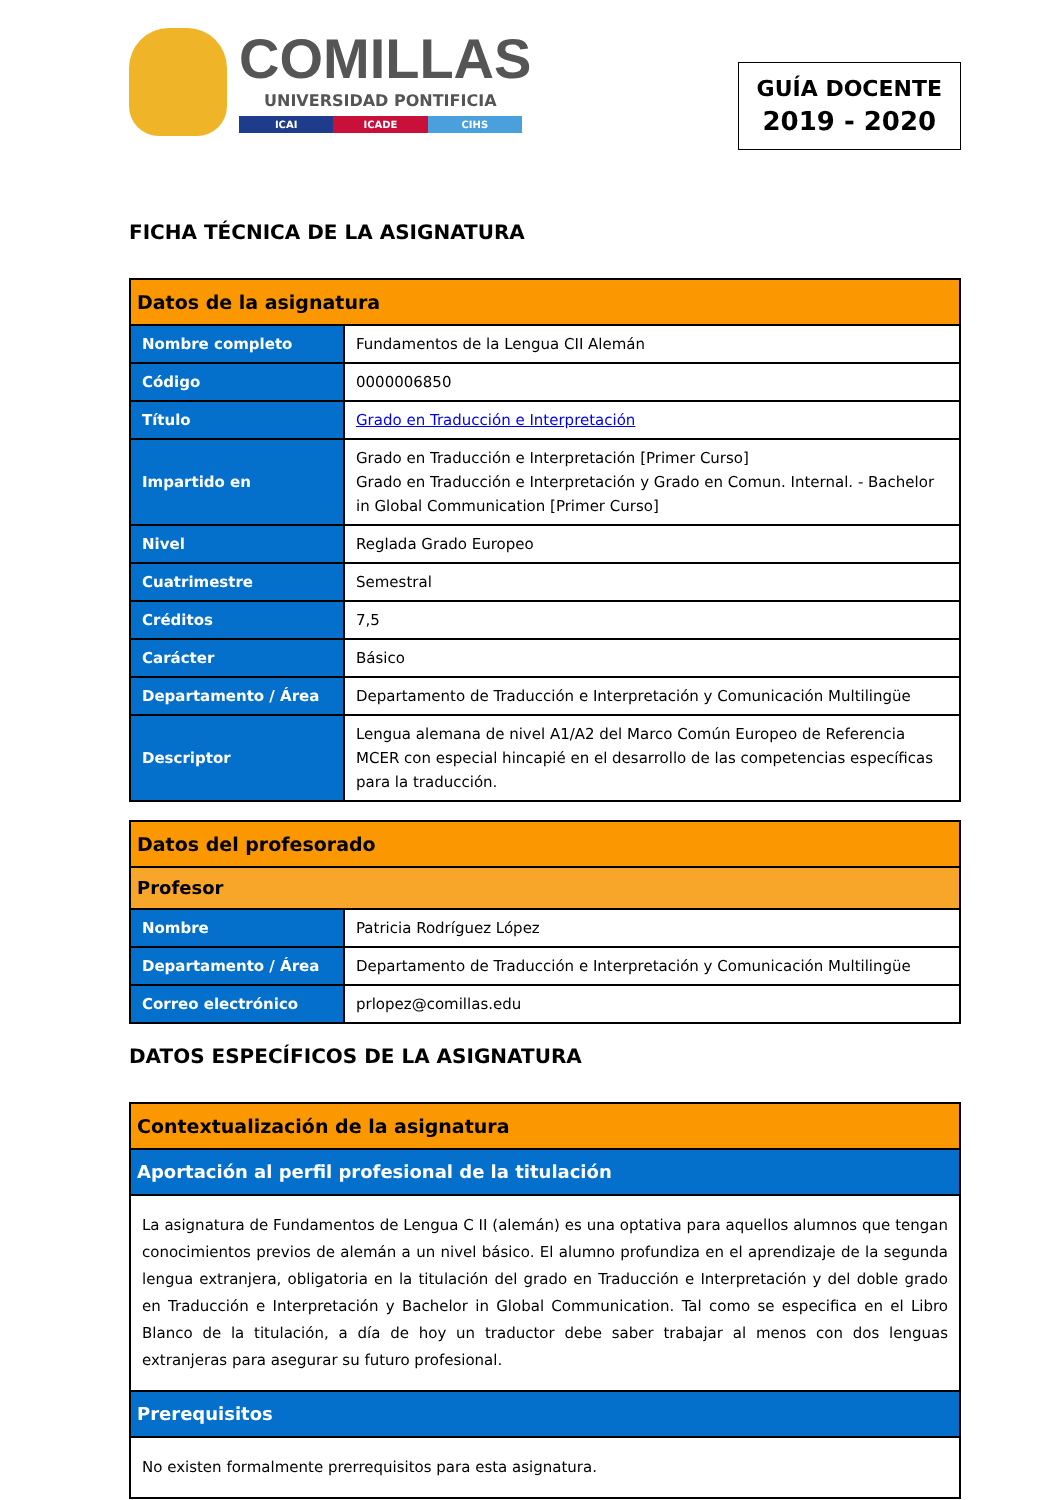COMILLAS
UNIVERSIDAD PONTIFICIA
ICAI ICADE CIHS
GUÍA DOCENTE
2019 - 2020
FICHA TÉCNICA DE LA ASIGNATURA
| Datos de la asignatura | |
| --- | --- |
| Nombre completo | Fundamentos de la Lengua CII Alemán |
| Código | 0000006850 |
| Título | Grado en Traducción e Interpretación |
| Impartido en | Grado en Traducción e Interpretación [Primer Curso] Grado en Traducción e Interpretación y Grado en Comun. Internal. - Bachelor in Global Communication [Primer Curso] |
| Nivel | Reglada Grado Europeo |
| Cuatrimestre | Semestral |
| Créditos | 7,5 |
| Carácter | Básico |
| Departamento / Área | Departamento de Traducción e Interpretación y Comunicación Multilingüe |
| Descriptor | Lengua alemana de nivel A1/A2 del Marco Común Europeo de Referencia MCER con especial hincapié en el desarrollo de las competencias específicas para la traducción. |
| Datos del profesorado | |
| --- | --- |
| Profesor | |
| Nombre | Patricia Rodríguez López |
| Departamento / Área | Departamento de Traducción e Interpretación y Comunicación Multilingüe |
| Correo electrónico | prlopez@comillas.edu |
DATOS ESPECÍFICOS DE LA ASIGNATURA
| Contextualización de la asignatura |
| --- |
| Aportación al perfil profesional de la titulación |
| La asignatura de Fundamentos de Lengua C II (alemán) es una optativa para aquellos alumnos que tengan conocimientos previos de alemán a un nivel básico. El alumno profundiza en el aprendizaje de la segunda lengua extranjera, obligatoria en la titulación del grado en Traducción e Interpretación y del doble grado en Traducción e Interpretación y Bachelor in Global Communication. Tal como se especifica en el Libro Blanco de la titulación, a día de hoy un traductor debe saber trabajar al menos con dos lenguas extranjeras para asegurar su futuro profesional. |
| Prerequisitos |
| No existen formalmente prerrequisitos para esta asignatura. |